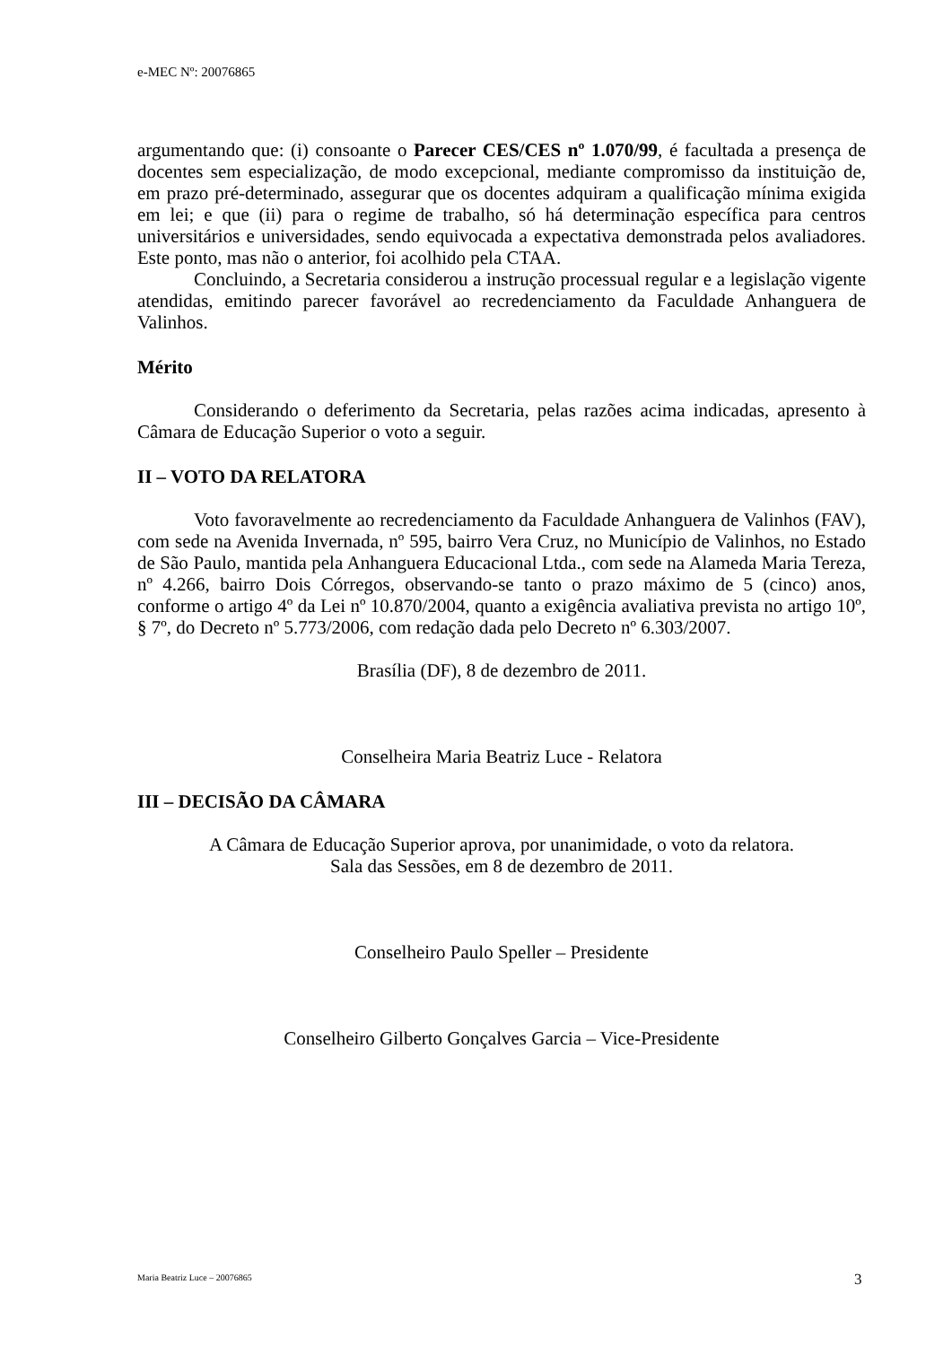e-MEC Nº: 20076865
argumentando que: (i) consoante o Parecer CES/CES nº 1.070/99, é facultada a presença de docentes sem especialização, de modo excepcional, mediante compromisso da instituição de, em prazo pré-determinado, assegurar que os docentes adquiram a qualificação mínima exigida em lei; e que (ii) para o regime de trabalho, só há determinação específica para centros universitários e universidades, sendo equivocada a expectativa demonstrada pelos avaliadores. Este ponto, mas não o anterior, foi acolhido pela CTAA.
Concluindo, a Secretaria considerou a instrução processual regular e a legislação vigente atendidas, emitindo parecer favorável ao recredenciamento da Faculdade Anhanguera de Valinhos.
Mérito
Considerando o deferimento da Secretaria, pelas razões acima indicadas, apresento à Câmara de Educação Superior o voto a seguir.
II – VOTO DA RELATORA
Voto favoravelmente ao recredenciamento da Faculdade Anhanguera de Valinhos (FAV), com sede na Avenida Invernada, nº 595, bairro Vera Cruz, no Município de Valinhos, no Estado de São Paulo, mantida pela Anhanguera Educacional Ltda., com sede na Alameda Maria Tereza, nº 4.266, bairro Dois Córregos, observando-se tanto o prazo máximo de 5 (cinco) anos, conforme o artigo 4º da Lei nº 10.870/2004, quanto a exigência avaliativa prevista no artigo 10º, § 7º, do Decreto nº 5.773/2006, com redação dada pelo Decreto nº 6.303/2007.
Brasília (DF), 8 de dezembro de 2011.
Conselheira Maria Beatriz Luce - Relatora
III – DECISÃO DA CÂMARA
A Câmara de Educação Superior aprova, por unanimidade, o voto da relatora.
Sala das Sessões, em 8 de dezembro de 2011.
Conselheiro Paulo Speller – Presidente
Conselheiro Gilberto Gonçalves Garcia – Vice-Presidente
Maria Beatriz Luce – 20076865 3